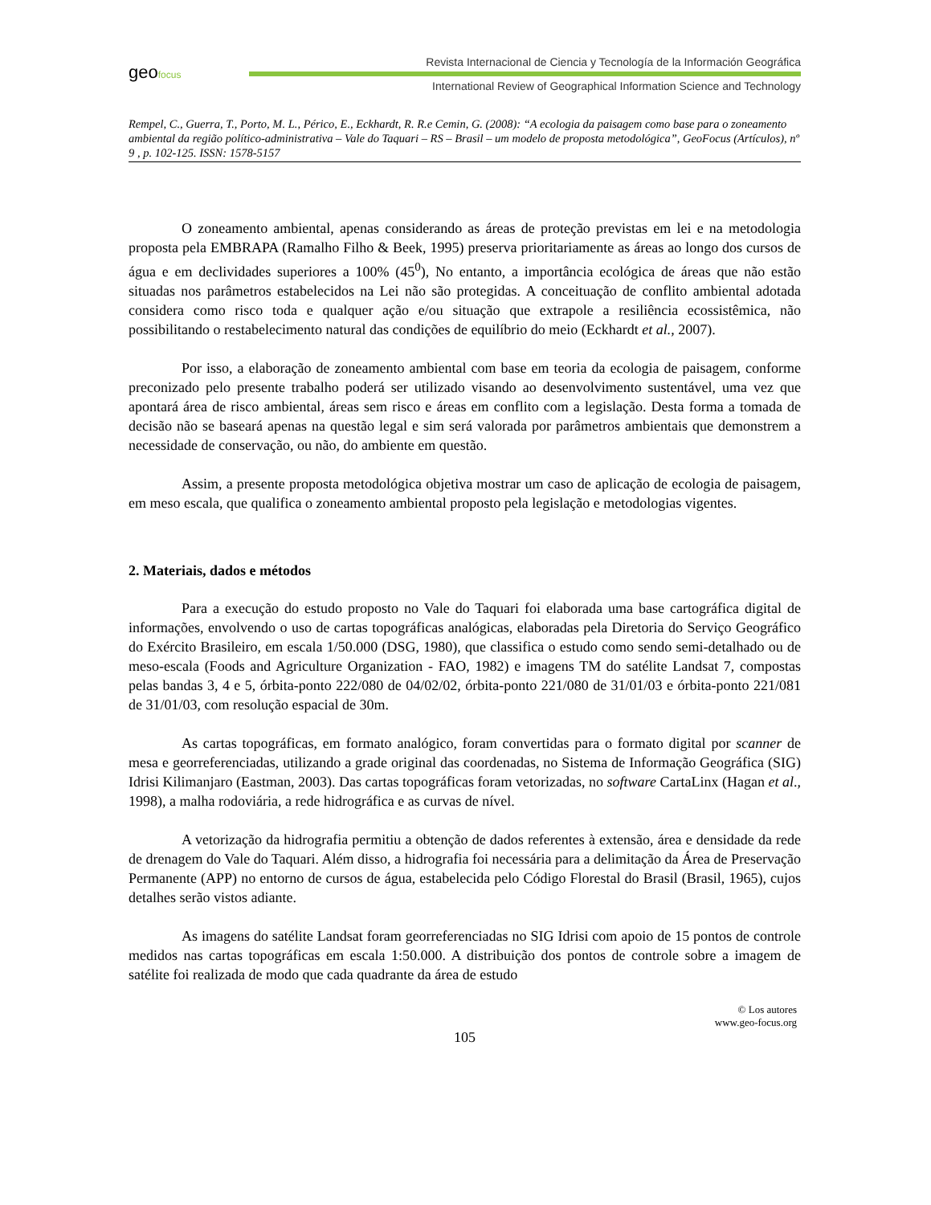geofocus
Revista Internacional de Ciencia y Tecnología de la Información Geográfica
International Review of Geographical Information Science and Technology
Rempel, C., Guerra, T., Porto, M. L., Périco, E., Eckhardt, R. R.e Cemin, G. (2008): “A ecologia da paisagem como base para o zoneamento ambiental da região político-administrativa – Vale do Taquari – RS – Brasil – um modelo de proposta metodológica”, GeoFocus (Artículos), nº 9 , p. 102-125. ISSN: 1578-5157
O zoneamento ambiental, apenas considerando as áreas de proteção previstas em lei e na metodologia proposta pela EMBRAPA (Ramalho Filho & Beek, 1995) preserva prioritariamente as áreas ao longo dos cursos de água e em declividades superiores a 100% (45<sup>0</sup>), No entanto, a importância ecológica de áreas que não estão situadas nos parâmetros estabelecidos na Lei não são protegidas. A conceituação de conflito ambiental adotada considera como risco toda e qualquer ação e/ou situação que extrapole a resiliência ecossistêmica, não possibilitando o restabelecimento natural das condições de equilíbrio do meio (Eckhardt et al., 2007).
Por isso, a elaboração de zoneamento ambiental com base em teoria da ecologia de paisagem, conforme preconizado pelo presente trabalho poderá ser utilizado visando ao desenvolvimento sustentável, uma vez que apontará área de risco ambiental, áreas sem risco e áreas em conflito com a legislação. Desta forma a tomada de decisão não se baseará apenas na questão legal e sim será valorada por parâmetros ambientais que demonstrem a necessidade de conservação, ou não, do ambiente em questão.
Assim, a presente proposta metodológica objetiva mostrar um caso de aplicação de ecologia de paisagem, em meso escala, que qualifica o zoneamento ambiental proposto pela legislação e metodologias vigentes.
2. Materiais, dados e métodos
Para a execução do estudo proposto no Vale do Taquari foi elaborada uma base cartográfica digital de informações, envolvendo o uso de cartas topográficas analógicas, elaboradas pela Diretoria do Serviço Geográfico do Exército Brasileiro, em escala 1/50.000 (DSG, 1980), que classifica o estudo como sendo semi-detalhado ou de meso-escala (Foods and Agriculture Organization - FAO, 1982) e imagens TM do satélite Landsat 7, compostas pelas bandas 3, 4 e 5, órbita-ponto 222/080 de 04/02/02, órbita-ponto 221/080 de 31/01/03 e órbita-ponto 221/081 de 31/01/03, com resolução espacial de 30m.
As cartas topográficas, em formato analógico, foram convertidas para o formato digital por scanner de mesa e georreferenciadas, utilizando a grade original das coordenadas, no Sistema de Informação Geográfica (SIG) Idrisi Kilimanjaro (Eastman, 2003). Das cartas topográficas foram vetorizadas, no software CartaLinx (Hagan et al., 1998), a malha rodoviária, a rede hidrográfica e as curvas de nível.
A vetorização da hidrografia permitiu a obtenção de dados referentes à extensão, área e densidade da rede de drenagem do Vale do Taquari. Além disso, a hidrografia foi necessária para a delimitação da Área de Preservação Permanente (APP) no entorno de cursos de água, estabelecida pelo Código Florestal do Brasil (Brasil, 1965), cujos detalhes serão vistos adiante.
As imagens do satélite Landsat foram georreferenciadas no SIG Idrisi com apoio de 15 pontos de controle medidos nas cartas topográficas em escala 1:50.000. A distribuição dos pontos de controle sobre a imagem de satélite foi realizada de modo que cada quadrante da área de estudo
© Los autores
www.geo-focus.org
105